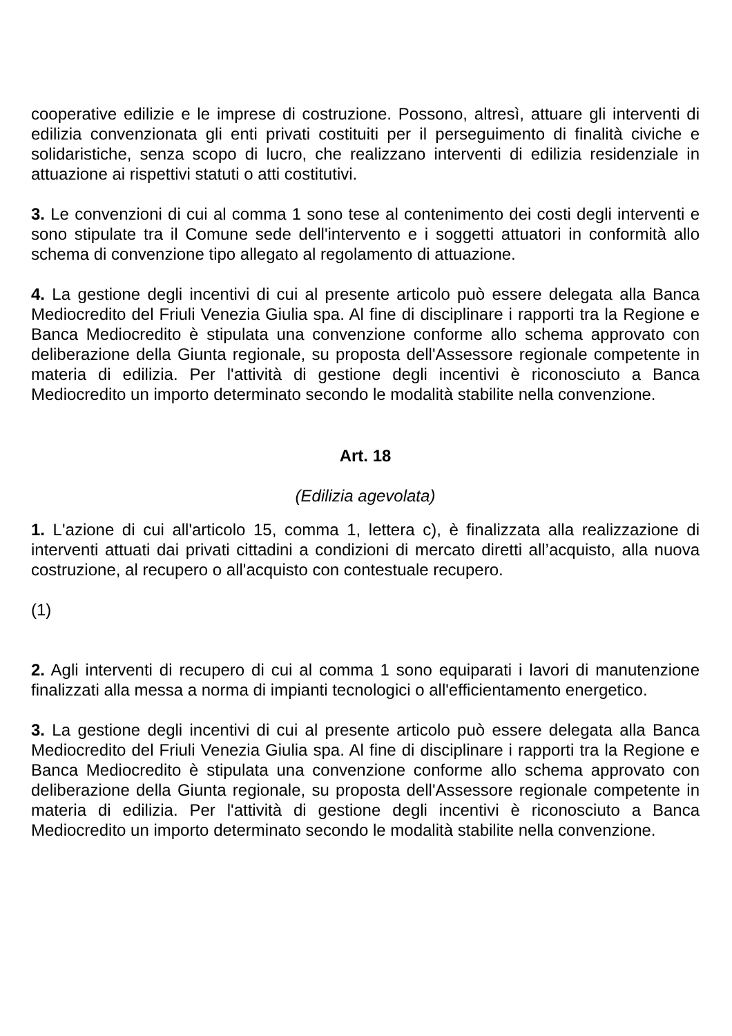cooperative edilizie e le imprese di costruzione. Possono, altresì, attuare gli interventi di edilizia convenzionata gli enti privati costituiti per il perseguimento di finalità civiche e solidaristiche, senza scopo di lucro, che realizzano interventi di edilizia residenziale in attuazione ai rispettivi statuti o atti costitutivi.
3. Le convenzioni di cui al comma 1 sono tese al contenimento dei costi degli interventi e sono stipulate tra il Comune sede dell'intervento e i soggetti attuatori in conformità allo schema di convenzione tipo allegato al regolamento di attuazione.
4. La gestione degli incentivi di cui al presente articolo può essere delegata alla Banca Mediocredito del Friuli Venezia Giulia spa. Al fine di disciplinare i rapporti tra la Regione e Banca Mediocredito è stipulata una convenzione conforme allo schema approvato con deliberazione della Giunta regionale, su proposta dell'Assessore regionale competente in materia di edilizia. Per l'attività di gestione degli incentivi è riconosciuto a Banca Mediocredito un importo determinato secondo le modalità stabilite nella convenzione.
Art. 18
(Edilizia agevolata)
1. L'azione di cui all'articolo 15, comma 1, lettera c), è finalizzata alla realizzazione di interventi attuati dai privati cittadini a condizioni di mercato diretti all’acquisto, alla nuova costruzione, al recupero o all'acquisto con contestuale recupero.
(1)
2. Agli interventi di recupero di cui al comma 1 sono equiparati i lavori di manutenzione finalizzati alla messa a norma di impianti tecnologici o all'efficientamento energetico.
3. La gestione degli incentivi di cui al presente articolo può essere delegata alla Banca Mediocredito del Friuli Venezia Giulia spa. Al fine di disciplinare i rapporti tra la Regione e Banca Mediocredito è stipulata una convenzione conforme allo schema approvato con deliberazione della Giunta regionale, su proposta dell'Assessore regionale competente in materia di edilizia. Per l'attività di gestione degli incentivi è riconosciuto a Banca Mediocredito un importo determinato secondo le modalità stabilite nella convenzione.